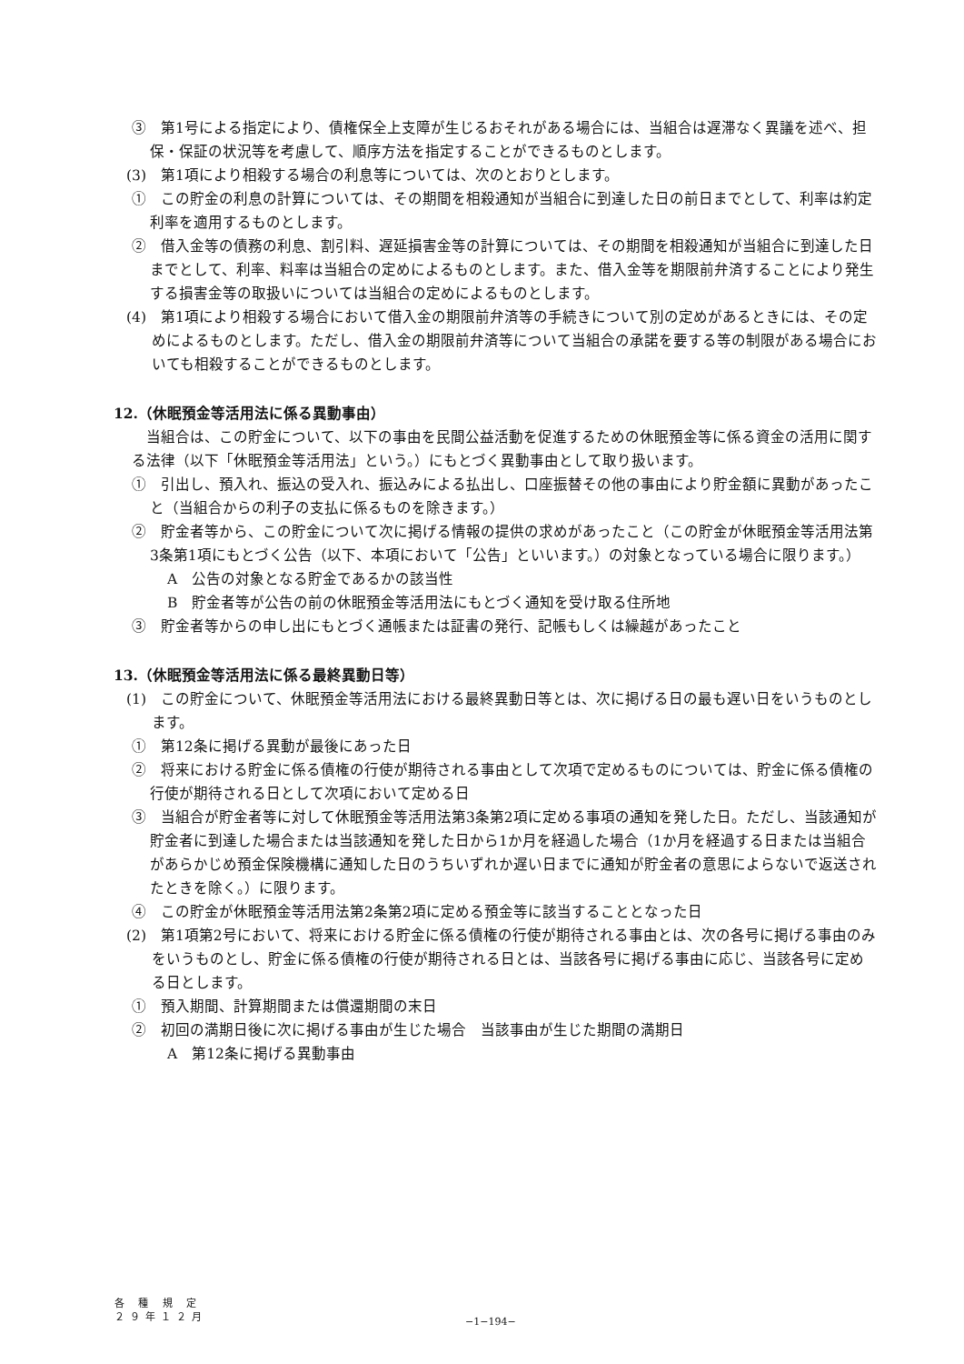③　第1号による指定により、債権保全上支障が生じるおそれがある場合には、当組合は遅滞なく異議を述べ、担保・保証の状況等を考慮して、順序方法を指定することができるものとします。
(3)　第1項により相殺する場合の利息等については、次のとおりとします。
①　この貯金の利息の計算については、その期間を相殺通知が当組合に到達した日の前日までとして、利率は約定利率を適用するものとします。
②　借入金等の債務の利息、割引料、遅延損害金等の計算については、その期間を相殺通知が当組合に到達した日までとして、利率、料率は当組合の定めによるものとします。また、借入金等を期限前弁済することにより発生する損害金等の取扱いについては当組合の定めによるものとします。
(4)　第1項により相殺する場合において借入金の期限前弁済等の手続きについて別の定めがあるときには、その定めによるものとします。ただし、借入金の期限前弁済等について当組合の承諾を要する等の制限がある場合においても相殺することができるものとします。
12.（休眠預金等活用法に係る異動事由）
当組合は、この貯金について、以下の事由を民間公益活動を促進するための休眠預金等に係る資金の活用に関する法律（以下「休眠預金等活用法」という。）にもとづく異動事由として取り扱います。
①　引出し、預入れ、振込の受入れ、振込みによる払出し、口座振替その他の事由により貯金額に異動があったこと（当組合からの利子の支払に係るものを除きます。）
②　貯金者等から、この貯金について次に掲げる情報の提供の求めがあったこと（この貯金が休眠預金等活用法第3条第1項にもとづく公告（以下、本項において「公告」といいます。）の対象となっている場合に限ります。）
A　公告の対象となる貯金であるかの該当性
B　貯金者等が公告の前の休眠預金等活用法にもとづく通知を受け取る住所地
③　貯金者等からの申し出にもとづく通帳または証書の発行、記帳もしくは繰越があったこと
13.（休眠預金等活用法に係る最終異動日等）
(1)　この貯金について、休眠預金等活用法における最終異動日等とは、次に掲げる日の最も遅い日をいうものとします。
①　第12条に掲げる異動が最後にあった日
②　将来における貯金に係る債権の行使が期待される事由として次項で定めるものについては、貯金に係る債権の行使が期待される日として次項において定める日
③　当組合が貯金者等に対して休眠預金等活用法第3条第2項に定める事項の通知を発した日。ただし、当該通知が貯金者に到達した場合または当該通知を発した日から1か月を経過した場合（1か月を経過する日または当組合があらかじめ預金保険機構に通知した日のうちいずれか遅い日までに通知が貯金者の意思によらないで返送されたときを除く。）に限ります。
④　この貯金が休眠預金等活用法第2条第2項に定める預金等に該当することとなった日
(2)　第1項第2号において、将来における貯金に係る債権の行使が期待される事由とは、次の各号に掲げる事由のみをいうものとし、貯金に係る債権の行使が期待される日とは、当該各号に掲げる事由に応じ、当該各号に定める日とします。
①　預入期間、計算期間または償還期間の末日
②　初回の満期日後に次に掲げる事由が生じた場合　当該事由が生じた期間の満期日
A　第12条に掲げる異動事由
各 種 規 定
２９年１２月
−1−194−